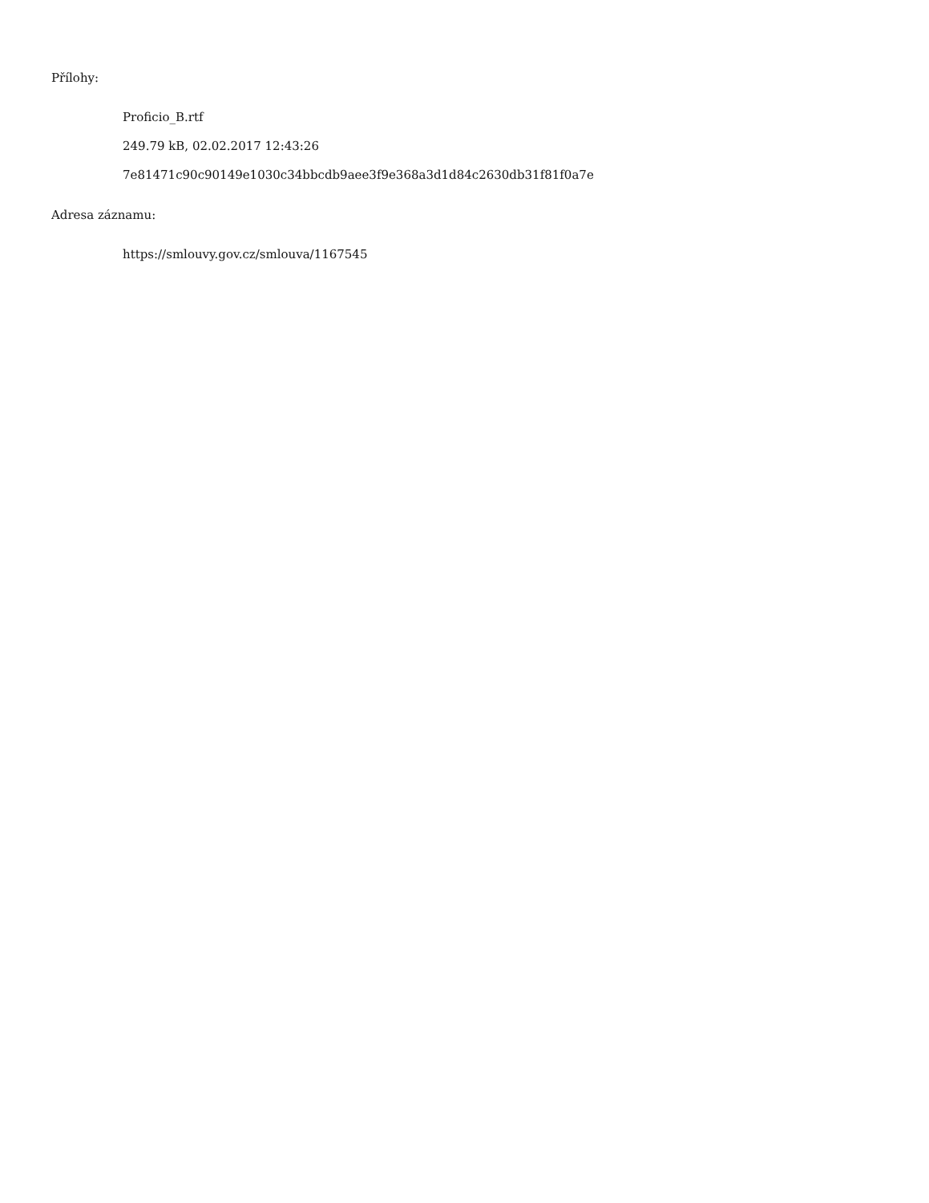Přílohy:
Proficio_B.rtf
249.79 kB, 02.02.2017 12:43:26
7e81471c90c90149e1030c34bbcdb9aee3f9e368a3d1d84c2630db31f81f0a7e
Adresa záznamu:
https://smlouvy.gov.cz/smlouva/1167545